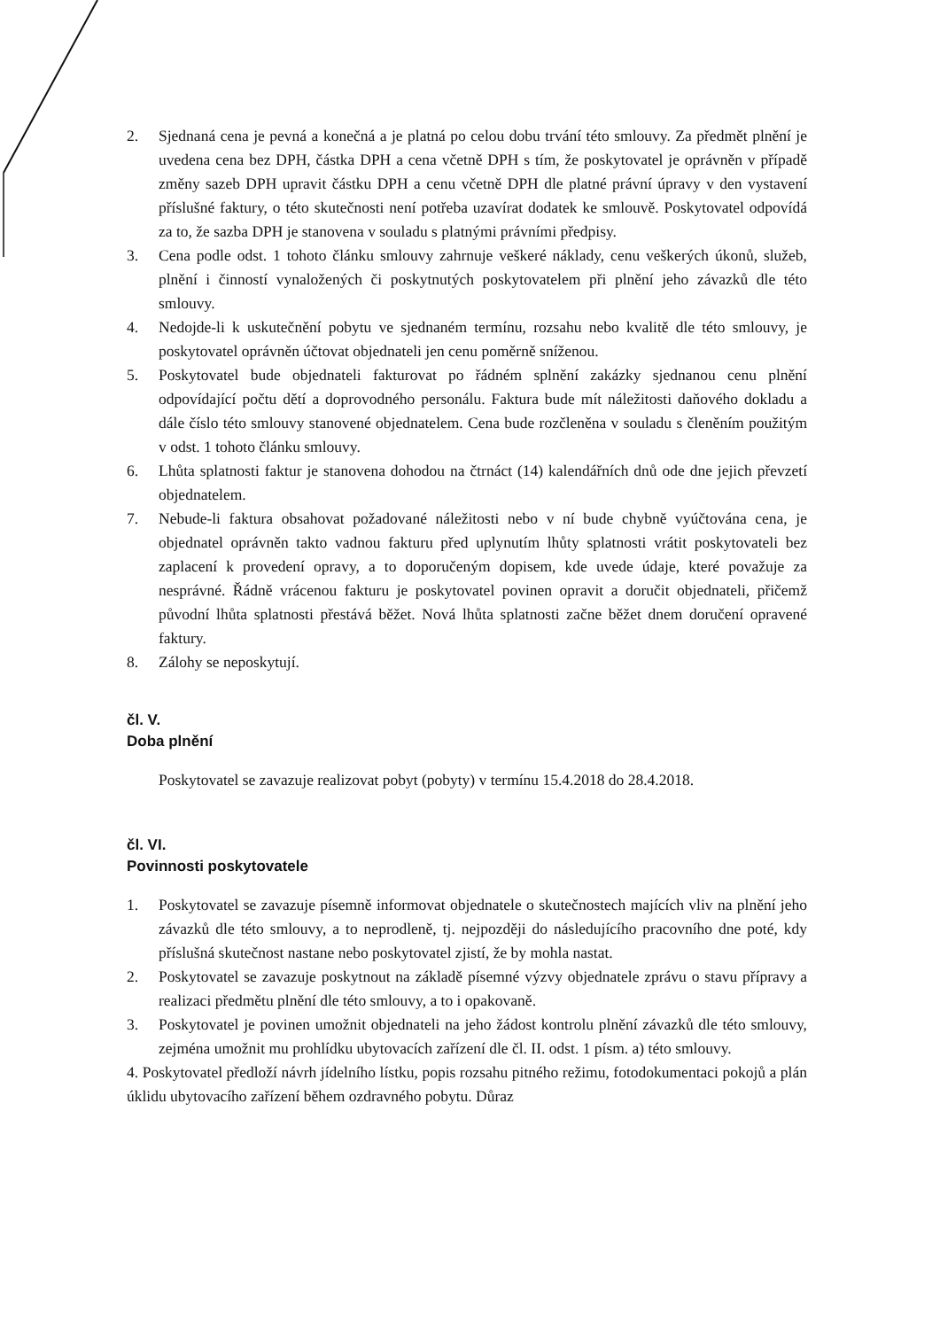2. Sjednaná cena je pevná a konečná a je platná po celou dobu trvání této smlouvy. Za předmět plnění je uvedena cena bez DPH, částka DPH a cena včetně DPH s tím, že poskytovatel je oprávněn v případě změny sazeb DPH upravit částku DPH a cenu včetně DPH dle platné právní úpravy v den vystavení příslušné faktury, o této skutečnosti není potřeba uzavírat dodatek ke smlouvě. Poskytovatel odpovídá za to, že sazba DPH je stanovena v souladu s platnými právními předpisy.
3. Cena podle odst. 1 tohoto článku smlouvy zahrnuje veškeré náklady, cenu veškerých úkonů, služeb, plnění i činností vynaložených či poskytnutých poskytovatelem při plnění jeho závazků dle této smlouvy.
4. Nedojde-li k uskutečnění pobytu ve sjednaném termínu, rozsahu nebo kvalitě dle této smlouvy, je poskytovatel oprávněn účtovat objednateli jen cenu poměrně sníženou.
5. Poskytovatel bude objednateli fakturovat po řádném splnění zakázky sjednanou cenu plnění odpovídající počtu dětí a doprovodného personálu. Faktura bude mít náležitosti daňového dokladu a dále číslo této smlouvy stanovené objednatelem. Cena bude rozčleněna v souladu s členěním použitým v odst. 1 tohoto článku smlouvy.
6. Lhůta splatnosti faktur je stanovena dohodou na čtrnáct (14) kalendářních dnů ode dne jejich převzetí objednatelem.
7. Nebude-li faktura obsahovat požadované náležitosti nebo v ní bude chybně vyúčtována cena, je objednatel oprávněn takto vadnou fakturu před uplynutím lhůty splatnosti vrátit poskytovateli bez zaplacení k provedení opravy, a to doporučeným dopisem, kde uvede údaje, které považuje za nesprávné. Řádně vrácenou fakturu je poskytovatel povinen opravit a doručit objednateli, přičemž původní lhůta splatnosti přestává běžet. Nová lhůta splatnosti začne běžet dnem doručení opravené faktury.
8. Zálohy se neposkytují.
čl. V.
Doba plnění
Poskytovatel se zavazuje realizovat pobyt (pobyty) v termínu 15.4.2018 do 28.4.2018.
čl. VI.
Povinnosti poskytovatele
1. Poskytovatel se zavazuje písemně informovat objednatele o skutečnostech majících vliv na plnění jeho závazků dle této smlouvy, a to neprodleně, tj. nejpozději do následujícího pracovního dne poté, kdy příslušná skutečnost nastane nebo poskytovatel zjistí, že by mohla nastat.
2. Poskytovatel se zavazuje poskytnout na základě písemné výzvy objednatele zprávu o stavu přípravy a realizaci předmětu plnění dle této smlouvy, a to i opakovaně.
3. Poskytovatel je povinen umožnit objednateli na jeho žádost kontrolu plnění závazků dle této smlouvy, zejména umožnit mu prohlídku ubytovacích zařízení dle čl. II. odst. 1 písm. a) této smlouvy.
4. Poskytovatel předloží návrh jídelního lístku, popis rozsahu pitného režimu, fotodokumentaci pokojů a plán úklidu ubytovacího zařízení během ozdravného pobytu. Důraz